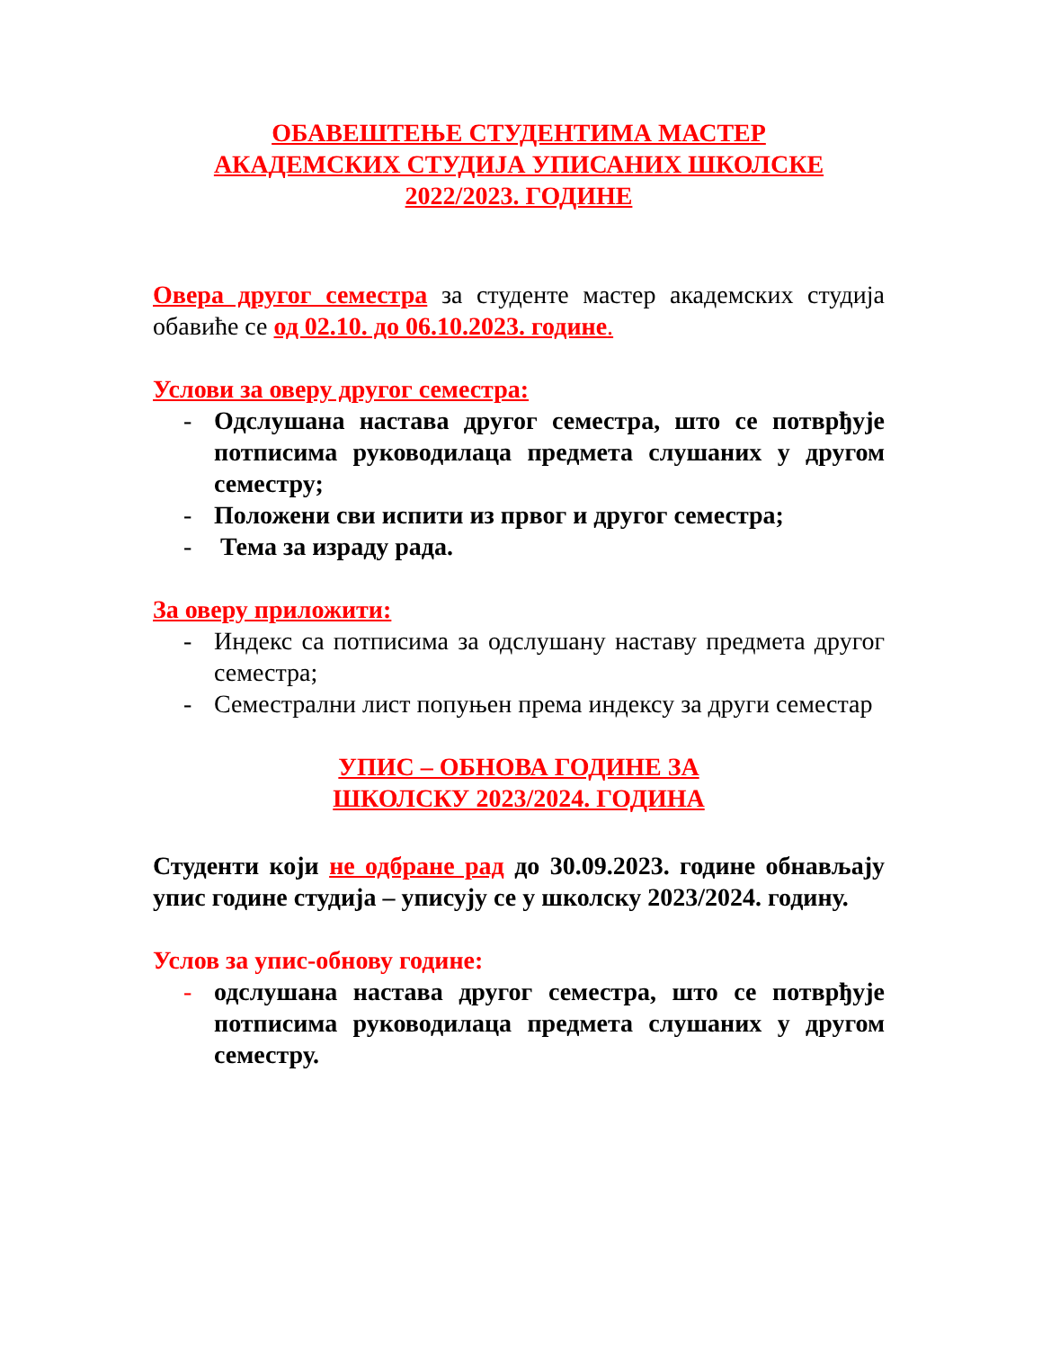ОБАВЕШТЕЊЕ СТУДЕНТИМА МАСТЕР
АКАДЕМСКИХ СТУДИЈА УПИСАНИХ ШКОЛСКЕ
2022/2023. ГОДИНЕ
Овера другог семестра за студенте мастер академских студија обавиће се од 02.10. до 06.10.2023. године.
Услови за оверу другог семестра:
- Одслушана настава другог семестра, што се потврђује потписима руководилаца предмета слушаних у другом семестру;
- Положени сви испити из првог и другог семестра;
- Тема за израду рада.
За оверу приложити:
- Индекс са потписима за одслушану наставу предмета другог семестра;
- Семестрални лист попуњен према индексу за други семестар
УПИС – ОБНОВА ГОДИНЕ ЗА
ШКОЛСКУ 2023/2024. ГОДИНА
Студенти који не одбране рад до 30.09.2023. године обнављају упис године студија – уписују се у школску 2023/2024. годину.
Услов за упис-обнову године:
- одслушана настава другог семестра, што се потврђује потписима руководилаца предмета слушаних у другом семестру.